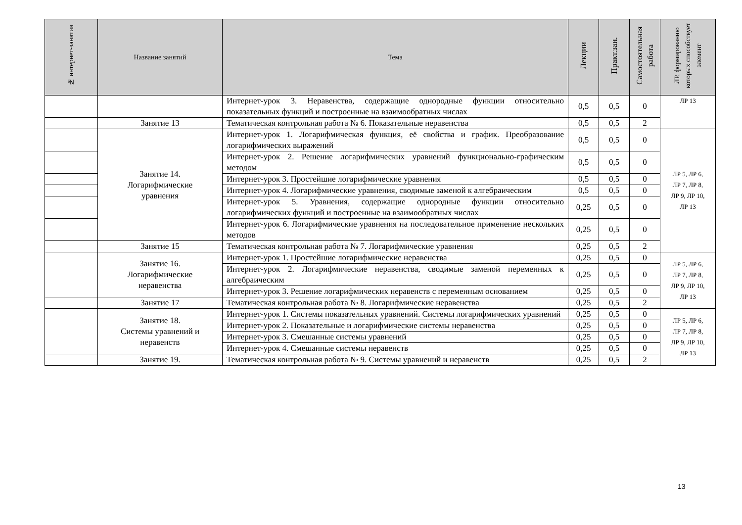| № интернет-занятия | Название занятий | Тема | Лекции | Практ.зан. | Самостоятельная работа | ЛР, формированию которых способствует элемент |
| --- | --- | --- | --- | --- | --- | --- |
| | | Интернет-урок 3. Неравенства, содержащие однородные функции относительно показательных функций и построенные на взаимообратных числах | 0,5 | 0,5 | 0 | ЛР 13 |
| | Занятие 13 | Тематическая контрольная работа № 6. Показательные неравенства | 0,5 | 0,5 | 2 | |
| | Занятие 14. Логарифмические уравнения | Интернет-урок 1. Логарифмическая функция, её свойства и график. Преобразование логарифмических выражений | 0,5 | 0,5 | 0 | ЛР 5, ЛР 6, ЛР 7, ЛР 8, ЛР 9, ЛР 10, ЛР 13 |
| | | Интернет-урок 2. Решение логарифмических уравнений функционально-графическим методом | 0,5 | 0,5 | 0 | |
| | | Интернет-урок 3. Простейшие логарифмические уравнения | 0,5 | 0,5 | 0 | |
| | | Интернет-урок 4. Логарифмические уравнения, сводимые заменой к алгебраическим | 0,5 | 0,5 | 0 | |
| | | Интернет-урок 5. Уравнения, содержащие однородные функции относительно логарифмических функций и построенные на взаимообратных числах | 0,25 | 0,5 | 0 | |
| | | Интернет-урок 6. Логарифмические уравнения на последовательное применение нескольких методов | 0,25 | 0,5 | 0 | |
| | Занятие 15 | Тематическая контрольная работа № 7. Логарифмические уравнения | 0,25 | 0,5 | 2 | |
| | Занятие 16. Логарифмические неравенства | Интернет-урок 1. Простейшие логарифмические неравенства | 0,25 | 0,5 | 0 | ЛР 5, ЛР 6, ЛР 7, ЛР 8, ЛР 9, ЛР 10, ЛР 13 |
| | | Интернет-урок 2. Логарифмические неравенства, сводимые заменой переменных к алгебраическим | 0,25 | 0,5 | 0 | |
| | | Интернет-урок 3. Решение логарифмических неравенств с переменным основанием | 0,25 | 0,5 | 0 | |
| | Занятие 17 | Тематическая контрольная работа № 8. Логарифмические неравенства | 0,25 | 0,5 | 2 | |
| | Занятие 18. Системы уравнений и неравенств | Интернет-урок 1. Системы показательных уравнений. Системы логарифмических уравнений | 0,25 | 0,5 | 0 | ЛР 5, ЛР 6, ЛР 7, ЛР 8, ЛР 9, ЛР 10, ЛР 13 |
| | | Интернет-урок 2. Показательные и логарифмические системы неравенства | 0,25 | 0,5 | 0 | |
| | | Интернет-урок 3. Смешанные системы уравнений | 0,25 | 0,5 | 0 | |
| | | Интернет-урок 4. Смешанные системы неравенств | 0,25 | 0,5 | 0 | |
| | Занятие 19. | Тематическая контрольная работа № 9. Системы уравнений и неравенств | 0,25 | 0,5 | 2 | |
13